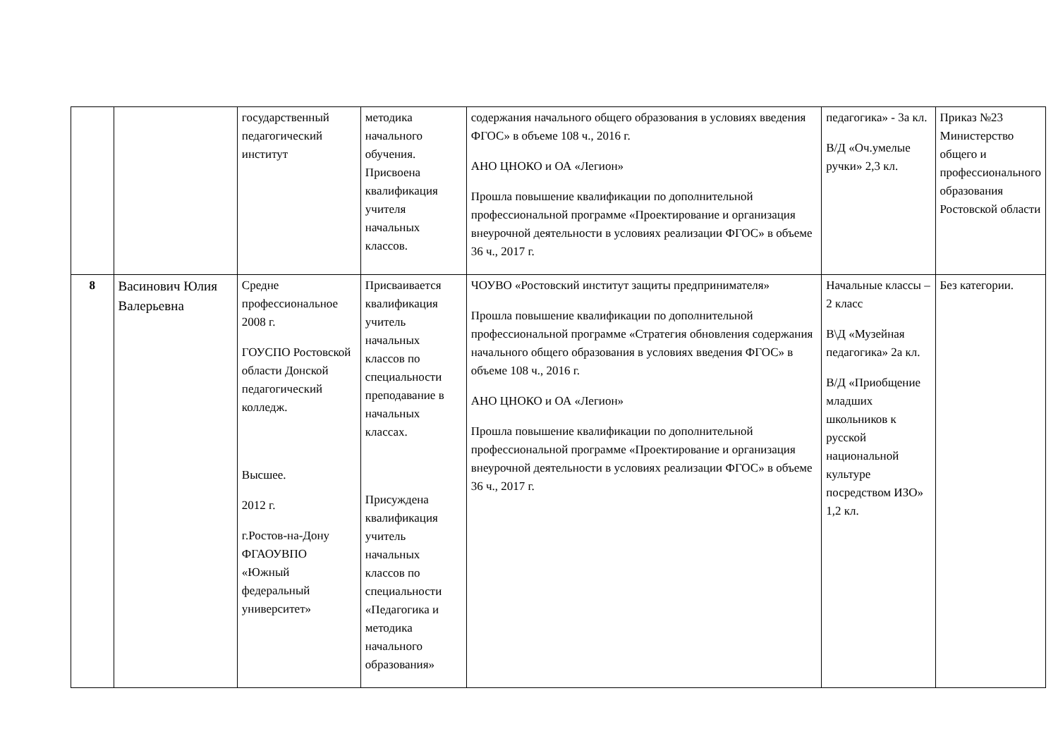| | | государственный педагогический институт | методика начального обучения. Присвоена квалификация учителя начальных классов. | содержания начального общего образования в условиях введения ФГОС» в объеме 108 ч., 2016 г. АНО ЦНОКО и ОА «Легион» Прошла повышение квалификации по дополнительной профессиональной программе «Проектирование и организация внеурочной деятельности в условиях реализации ФГОС» в объеме 36 ч., 2017 г. | педагогика» - 3а кл. В/Д «Оч.умелые ручки» 2,3 кл. | Приказ №23 Министерство общего и профессионального образования Ростовской области |
| 8 | Васинович Юлия Валерьевна | Средне профессиональное 2008 г. ГОУСПО Ростовской области Донской педагогический колледж. Высшее. 2012 г. г.Ростов-на-Дону ФГАОУВПО «Южный федеральный университет» | Присваивается квалификация учитель начальных классов по специальности преподавание в начальных классах. Присуждена квалификация учитель начальных классов по специальности «Педагогика и методика начального образования» | ЧОУВО «Ростовский институт защиты предпринимателя» Прошла повышение квалификации по дополнительной профессиональной программе «Стратегия обновления содержания начального общего образования в условиях введения ФГОС» в объеме 108 ч., 2016 г. АНО ЦНОКО и ОА «Легион» Прошла повышение квалификации по дополнительной профессиональной программе «Проектирование и организация внеурочной деятельности в условиях реализации ФГОС» в объеме 36 ч., 2017 г. | Начальные классы – 2 класс В\Д «Музейная педагогика» 2а кл. В/Д «Приобщение младших школьников к русской национальной культуре посредством ИЗО» 1,2 кл. | Без категории. |